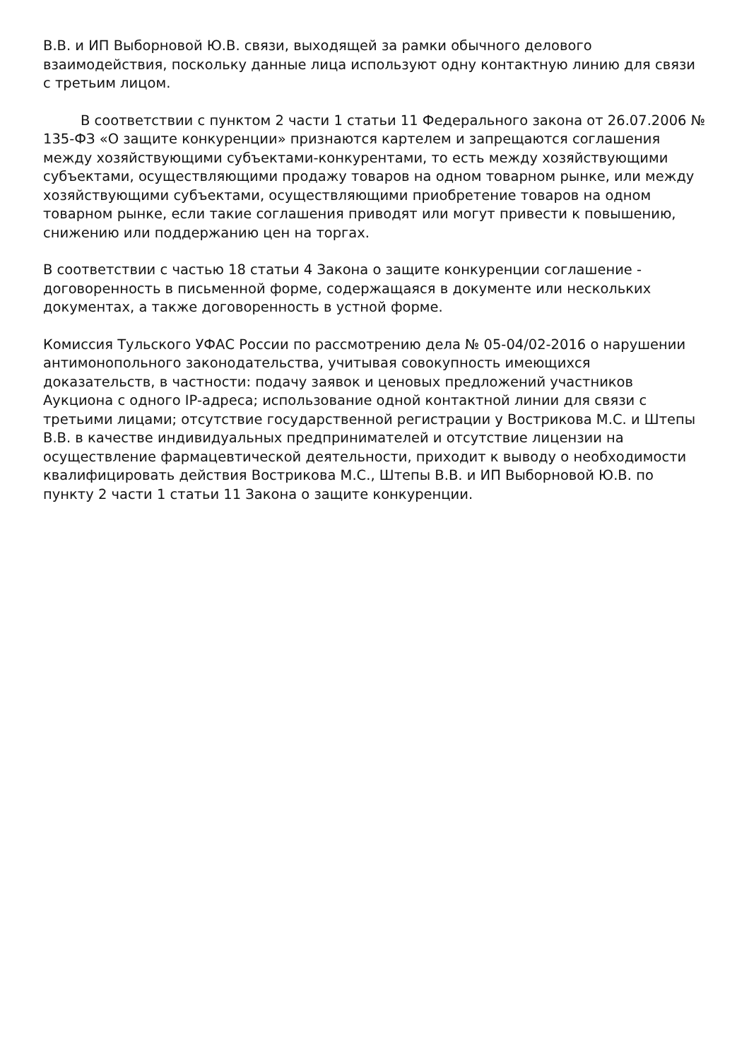В.В. и ИП Выборновой Ю.В. связи, выходящей за рамки обычного делового взаимодействия, поскольку данные лица используют одну контактную линию для связи с третьим лицом.
В соответствии с пунктом 2 части 1 статьи 11 Федерального закона от 26.07.2006 № 135-ФЗ «О защите конкуренции» признаются картелем и запрещаются соглашения между хозяйствующими субъектами-конкурентами, то есть между хозяйствующими субъектами, осуществляющими продажу товаров на одном товарном рынке, или между хозяйствующими субъектами, осуществляющими приобретение товаров на одном товарном рынке, если такие соглашения приводят или могут привести к повышению, снижению или поддержанию цен на торгах.
В соответствии с частью 18 статьи 4 Закона о защите конкуренции соглашение - договоренность в письменной форме, содержащаяся в документе или нескольких документах, а также договоренность в устной форме.
Комиссия Тульского УФАС России по рассмотрению дела № 05-04/02-2016 о нарушении антимонопольного законодательства, учитывая совокупность имеющихся доказательств, в частности: подачу заявок и ценовых предложений участников Аукциона с одного IP-адреса; использование одной контактной линии для связи с третьими лицами; отсутствие государственной регистрации у Вострикова М.С. и Штепы В.В. в качестве индивидуальных предпринимателей и отсутствие лицензии на осуществление фармацевтической деятельности, приходит к выводу о необходимости квалифицировать действия Вострикова М.С., Штепы В.В. и ИП Выборновой Ю.В. по пункту 2 части 1 статьи 11 Закона о защите конкуренции.